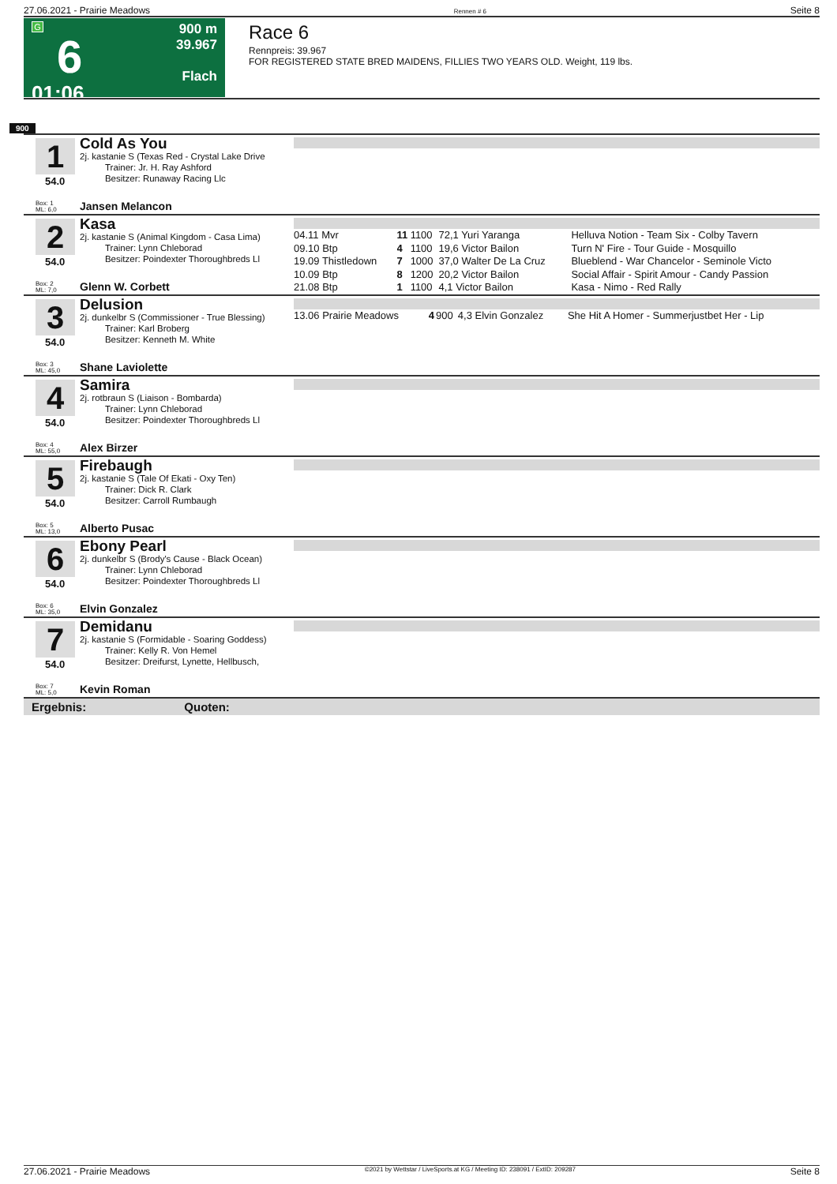27.06.2021 - Prairie Meadows Rennen # 6 Seite 8
G
6
01:06
900 m
39.967
Flach
Race 6
Rennpreis: 39.967
FOR REGISTERED STATE BRED MAIDENS, FILLIES TWO YEARS OLD. Weight, 119 lbs.
900
1
Cold As You
2j. kastanie S (Texas Red - Crystal Lake Drive
Trainer: Jr. H. Ray Ashford
Besitzer: Runaway Racing Llc
54.0
Box: 1
ML: 6,0
Jansen Melancon
2
Kasa
2j. kastanie S (Animal Kingdom - Casa Lima)
Trainer: Lynn Chleborad
Besitzer: Poindexter Thoroughbreds Ll
54.0
Box: 2
ML: 7,0
Glenn W. Corbett
| 04.11 Mvr | 11 | 1100 | 72,1 Yuri Yaranga | Helluva Notion - Team Six - Colby Tavern |
| 09.10 Btp | 4 | 1100 | 19,6 Victor Bailon | Turn N' Fire - Tour Guide - Mosquillo |
| 19.09 Thistledown | 7 | 1000 | 37,0 Walter De La Cruz | Blueblend - War Chancelor - Seminole Victo |
| 10.09 Btp | 8 | 1200 | 20,2 Victor Bailon | Social Affair - Spirit Amour - Candy Passion |
| 21.08 Btp | 1 | 1100 | 4,1 Victor Bailon | Kasa - Nimo - Red Rally |
3
Delusion
2j. dunkelbr S (Commissioner - True Blessing)
Trainer: Karl Broberg
Besitzer: Kenneth M. White
54.0
Box: 3
ML: 45,0
Shane Laviolette
| 13.06 Prairie Meadows | 4 | 900 | 4,3 Elvin Gonzalez | She Hit A Homer - Summerjustbet Her - Lip |
4
Samira
2j. rotbraun S (Liaison - Bombarda)
Trainer: Lynn Chleborad
Besitzer: Poindexter Thoroughbreds Ll
54.0
Box: 4
ML: 55,0
Alex Birzer
5
Firebaugh
2j. kastanie S (Tale Of Ekati - Oxy Ten)
Trainer: Dick R. Clark
Besitzer: Carroll Rumbaugh
54.0
Box: 5
ML: 13,0
Alberto Pusac
6
Ebony Pearl
2j. dunkelbr S (Brody's Cause - Black Ocean)
Trainer: Lynn Chleborad
Besitzer: Poindexter Thoroughbreds Ll
54.0
Box: 6
ML: 35,0
Elvin Gonzalez
7
Demidanu
2j. kastanie S (Formidable - Soaring Goddess)
Trainer: Kelly R. Von Hemel
Besitzer: Dreifurst, Lynette, Hellbusch,
54.0
Box: 7
ML: 5,0
Kevin Roman
Ergebnis: Quoten:
27.06.2021 - Prairie Meadows ©2021 by Wettstar / LiveSports.at KG / Meeting ID: 238091 / ExtID: 209287 Seite 8